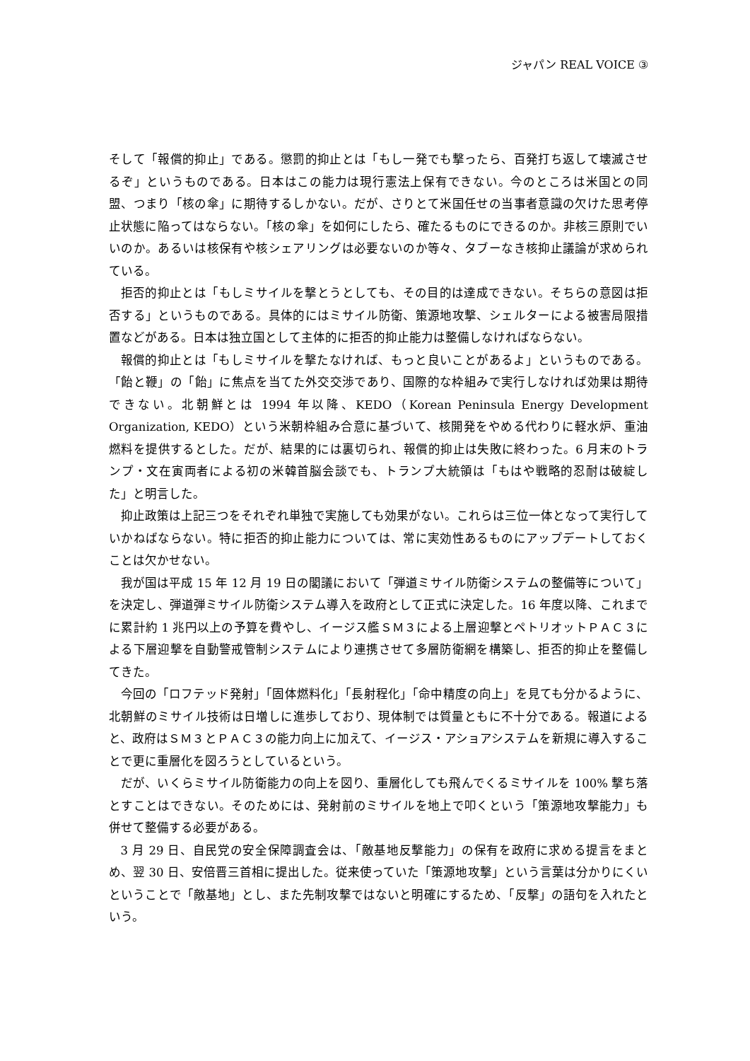ジャパン REAL VOICE ③
そして「報償的抑止」である。懲罰的抑止とは「もし一発でも撃ったら、百発打ち返して壊滅させるぞ」というものである。日本はこの能力は現行憲法上保有できない。今のところは米国との同盟、つまり「核の傘」に期待するしかない。だが、さりとて米国任せの当事者意識の欠けた思考停止状態に陥ってはならない。「核の傘」を如何にしたら、確たるものにできるのか。非核三原則でいいのか。あるいは核保有や核シェアリングは必要ないのか等々、タブーなき核抑止議論が求められている。
拒否的抑止とは「もしミサイルを撃とうとしても、その目的は達成できない。そちらの意図は拒否する」というものである。具体的にはミサイル防衛、策源地攻撃、シェルターによる被害局限措置などがある。日本は独立国として主体的に拒否的抑止能力は整備しなければならない。
報償的抑止とは「もしミサイルを撃たなければ、もっと良いことがあるよ」というものである。「飴と鞭」の「飴」に焦点を当てた外交交渉であり、国際的な枠組みで実行しなければ効果は期待できない。北朝鮮とは 1994 年以降、KEDO（Korean Peninsula Energy Development Organization, KEDO）という米朝枠組み合意に基づいて、核開発をやめる代わりに軽水炉、重油燃料を提供するとした。だが、結果的には裏切られ、報償的抑止は失敗に終わった。6 月末のトランプ・文在寅両者による初の米韓首脳会談でも、トランプ大統領は「もはや戦略的忍耐は破綻した」と明言した。
抑止政策は上記三つをそれぞれ単独で実施しても効果がない。これらは三位一体となって実行していかねばならない。特に拒否的抑止能力については、常に実効性あるものにアップデートしておくことは欠かせない。
我が国は平成 15 年 12 月 19 日の閣議において「弾道ミサイル防衛システムの整備等について」を決定し、弾道弾ミサイル防衛システム導入を政府として正式に決定した。16 年度以降、これまでに累計約 1 兆円以上の予算を費やし、イージス艦ＳＭ３による上層迎撃とペトリオットＰＡＣ３による下層迎撃を自動警戒管制システムにより連携させて多層防衛網を構築し、拒否的抑止を整備してきた。
今回の「ロフテッド発射」「固体燃料化」「長射程化」「命中精度の向上」を見ても分かるように、北朝鮮のミサイル技術は日増しに進歩しており、現体制では質量ともに不十分である。報道によると、政府はＳＭ３とＰＡＣ３の能力向上に加えて、イージス・アショアシステムを新規に導入することで更に重層化を図ろうとしているという。
だが、いくらミサイル防衛能力の向上を図り、重層化しても飛んでくるミサイルを 100% 撃ち落とすことはできない。そのためには、発射前のミサイルを地上で叩くという「策源地攻撃能力」も併せて整備する必要がある。
3 月 29 日、自民党の安全保障調査会は、「敵基地反撃能力」の保有を政府に求める提言をまとめ、翌 30 日、安倍晋三首相に提出した。従来使っていた「策源地攻撃」という言葉は分かりにくいということで「敵基地」とし、また先制攻撃ではないと明確にするため、「反撃」の語句を入れたという。